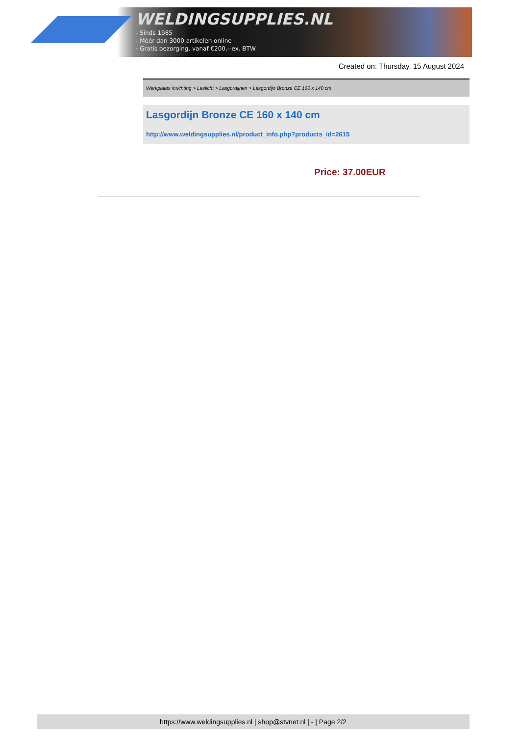WELDINGSUPPLIES.NL
- Sinds 1985
- Méér dan 3000 artikelen online
- Gratis bezorging, vanaf €200,--ex. BTW
Created on: Thursday, 15 August 2024
Werkplaats inrichting > Laslicht > Lasgordijnen > Lasgordijn Bronze CE 160 x 140 cm
Lasgordijn Bronze CE 160 x 140 cm
http://www.weldingsupplies.nl/product_info.php?products_id=2615
Price: 37.00EUR
https://www.weldingsupplies.nl | shop@stvnet.nl | - | Page 2/2